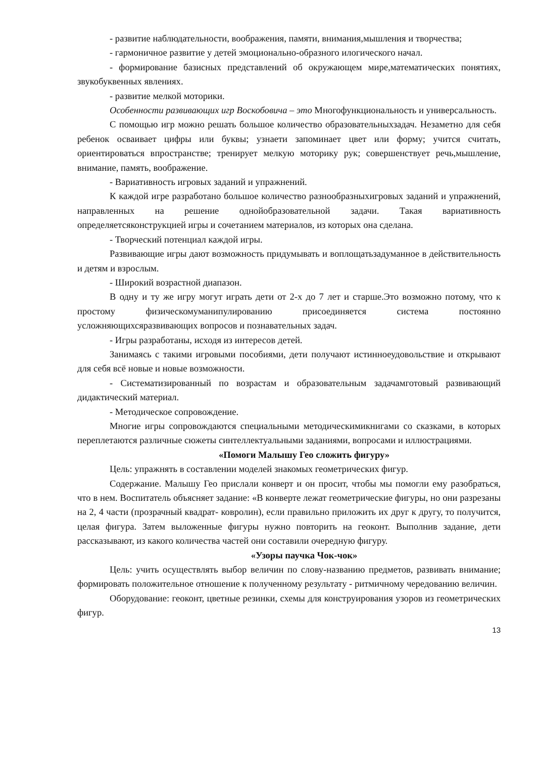- развитие наблюдательности, воображения, памяти, внимания,мышления и творчества;
- гармоничное развитие у детей эмоционально-образного илогического начал.
- формирование базисных представлений об окружающем мире,математических понятиях, звукобуквенных явлениях.
- развитие мелкой моторики.
Особенности развивающих игр Воскобовича – это Многофункциональность и универсальность.
С помощью игр можно решать большое количество образовательныхзадач. Незаметно для себя ребенок осваивает цифры или буквы; узнаети запоминает цвет или форму; учится считать, ориентироваться впространстве; тренирует мелкую моторику рук; совершенствует речь,мышление, внимание, память, воображение.
- Вариативность игровых заданий и упражнений.
К каждой игре разработано большое количество разнообразныхигровых заданий и упражнений, направленных на решение однойобразовательной задачи. Такая вариативность определяетсяконструкцией игры и сочетанием материалов, из которых она сделана.
- Творческий потенциал каждой игры.
Развивающие игры дают возможность придумывать и воплощатьзадуманное в действительность и детям и взрослым.
- Широкий возрастной диапазон.
В одну и ту же игру могут играть дети от 2-х до 7 лет и старше.Это возможно потому, что к простому физическомуманипулированию присоединяется система постоянно усложняющихсяразвивающих вопросов и познавательных задач.
- Игры разработаны, исходя из интересов детей.
Занимаясь с такими игровыми пособиями, дети получают истинноеудовольствие и открывают для себя всё новые и новые возможности.
- Систематизированный по возрастам и образовательным задачамготовый развивающий дидактический материал.
- Методическое сопровождение.
Многие игры сопровождаются специальными методическимикнигами со сказками, в которых переплетаются различные сюжеты синтеллектуальными заданиями, вопросами и иллюстрациями.
«Помоги Малышу Гео сложить фигуру»
Цель: упражнять в составлении моделей знакомых геометрических фигур.
Содержание. Малышу Гео прислали конверт и он просит, чтобы мы помогли ему разобраться, что в нем. Воспитатель объясняет задание: «В конверте лежат геометрические фигуры, но они разрезаны на 2, 4 части (прозрачный квадрат- ковролин), если правильно приложить их друг к другу, то получится, целая фигура. Затем выложенные фигуры нужно повторить на геоконт. Выполнив задание, дети рассказывают, из какого количества частей они составили очередную фигуру.
«Узоры паучка Чок-чок»
Цель: учить осуществлять выбор величин по слову-названию предметов, развивать внимание; формировать положительное отношение к полученному результату - ритмичному чередованию величин.
Оборудование: геоконт, цветные резинки, схемы для конструирования узоров из геометрических фигур.
13